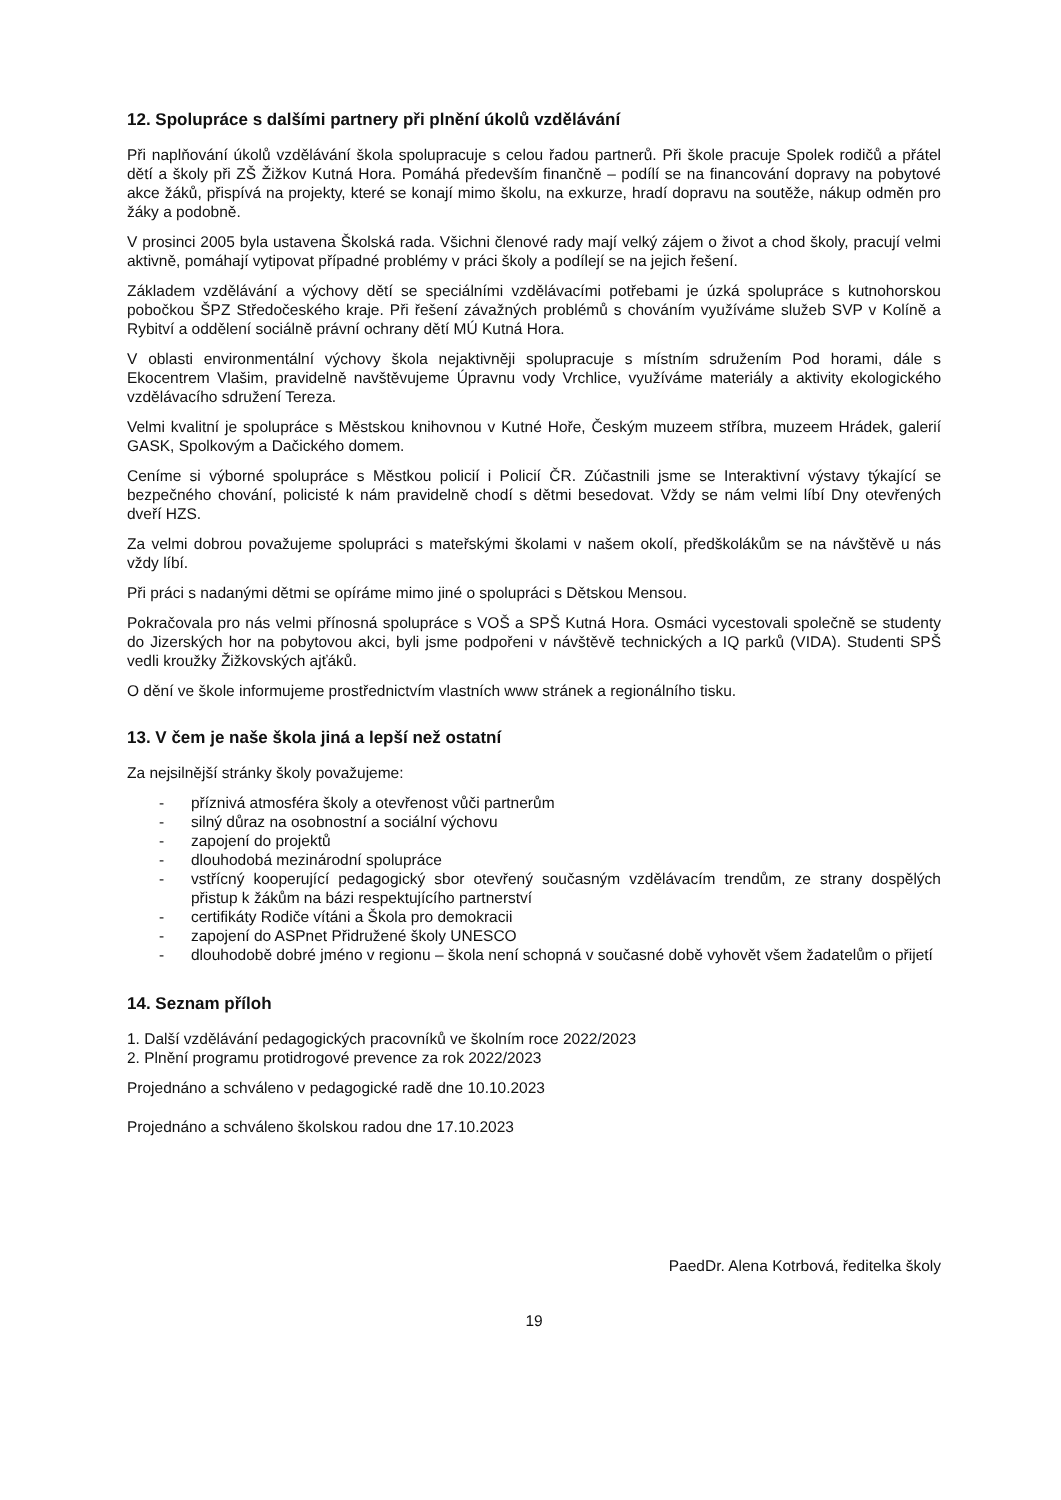12. Spolupráce s dalšími partnery při plnění úkolů vzdělávání
Při naplňování úkolů vzdělávání škola spolupracuje s celou řadou partnerů. Při škole pracuje Spolek rodičů a přátel dětí a školy při ZŠ Žižkov Kutná Hora. Pomáhá především finančně – podílí se na financování dopravy na pobytové akce žáků, přispívá na projekty, které se konají mimo školu, na exkurze, hradí dopravu na soutěže, nákup odměn pro žáky a podobně.
V prosinci 2005 byla ustavena Školská rada. Všichni členové rady mají velký zájem o život a chod školy, pracují velmi aktivně, pomáhají vytipovat případné problémy v práci školy a podílejí se na jejich řešení.
Základem vzdělávání a výchovy dětí se speciálními vzdělávacími potřebami je úzká spolupráce s kutnohorskou pobočkou ŠPZ Středočeského kraje. Při řešení závažných problémů s chováním využíváme služeb SVP v Kolíně a Rybitví a oddělení sociálně právní ochrany dětí MÚ Kutná Hora.
V oblasti environmentální výchovy škola nejaktivněji spolupracuje s místním sdružením Pod horami, dále s Ekocentrem Vlašim, pravidelně navštěvujeme Úpravnu vody Vrchlice, využíváme materiály a aktivity ekologického vzdělávacího sdružení Tereza.
Velmi kvalitní je spolupráce s Městskou knihovnou v Kutné Hoře, Českým muzeem stříbra, muzeem Hrádek, galerií GASK, Spolkovým a Dačického domem.
Ceníme si výborné spolupráce s Městkou policií i Policií ČR. Zúčastnili jsme se Interaktivní výstavy týkající se bezpečného chování, policisté k nám pravidelně chodí s dětmi besedovat. Vždy se nám velmi líbí Dny otevřených dveří HZS.
Za velmi dobrou považujeme spolupráci s mateřskými školami v našem okolí, předškolákům se na návštěvě u nás vždy líbí.
Při práci s nadanými dětmi se opíráme mimo jiné o spolupráci s Dětskou Mensou.
Pokračovala pro nás velmi přínosná spolupráce s VOŠ a SPŠ Kutná Hora. Osmáci vycestovali společně se studenty do Jizerských hor na pobytovou akci, byli jsme podpořeni v návštěvě technických a IQ parků (VIDA). Studenti SPŠ vedli kroužky Žižkovských ajťáků.
O dění ve škole informujeme prostřednictvím vlastních www stránek a regionálního tisku.
13. V čem je naše škola jiná a lepší než ostatní
Za nejsilnější stránky školy považujeme:
- příznivá atmosféra školy a otevřenost vůči partnerům
- silný důraz na osobnostní a sociální výchovu
- zapojení do projektů
- dlouhodobá mezinárodní spolupráce
- vstřícný kooperující pedagogický sbor otevřený současným vzdělávacím trendům, ze strany dospělých přistup k žákům na bázi respektujícího partnerství
- certifikáty Rodiče vítáni a Škola pro demokracii
- zapojení do ASPnet Přidružené školy UNESCO
- dlouhodobě dobré jméno v regionu – škola není schopná v současné době vyhovět všem žadatelům o přijetí
14. Seznam příloh
1. Další vzdělávání pedagogických pracovníků ve školním roce 2022/2023
2. Plnění programu protidrogové prevence za rok 2022/2023
Projednáno a schváleno v pedagogické radě dne 10.10.2023
Projednáno a schváleno školskou radou dne 17.10.2023
PaedDr. Alena Kotrbová, ředitelka školy
19